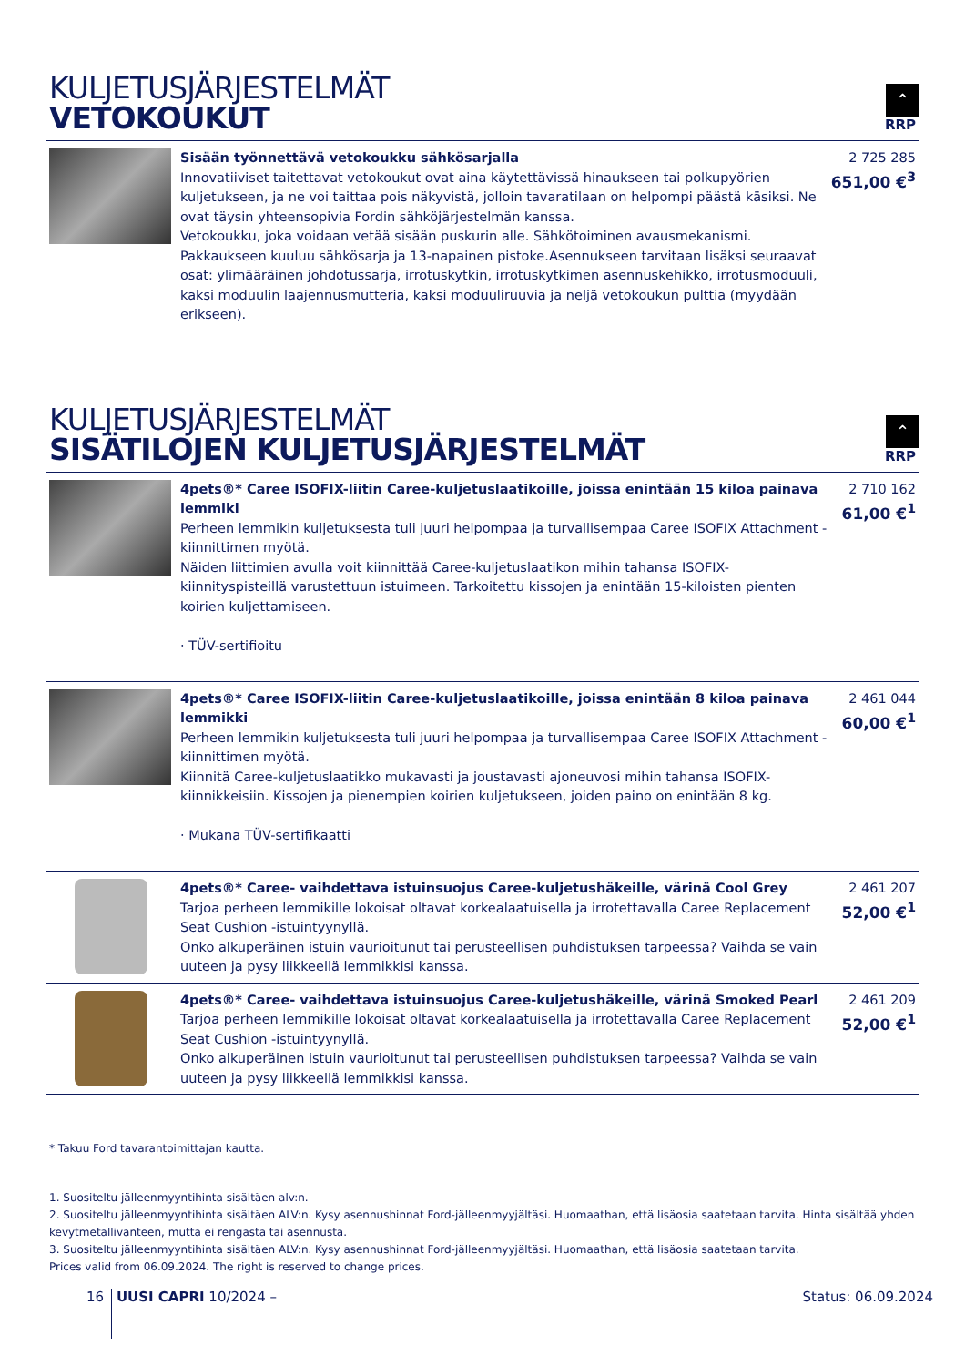KULJETUSJÄRJESTELMÄT
VETOKOUKUT
⌃
RRP
| | Sisään työnnettävä vetokoukku sähkösarjalla Innovatiiviset taitettavat vetokoukut ovat aina käytettävissä hinaukseen tai polkupyörien kuljetukseen, ja ne voi taittaa pois näkyvistä, jolloin tavaratilaan on helpompi päästä käsiksi. Ne ovat täysin yhteensopivia Fordin sähköjärjestelmän kanssa. Vetokoukku, joka voidaan vetää sisään puskurin alle. Sähkötoiminen avausmekanismi. Pakkaukseen kuuluu sähkösarja ja 13-napainen pistoke.Asennukseen tarvitaan lisäksi seuraavat osat: ylimääräinen johdotussarja, irrotuskytkin, irrotuskytkimen asennuskehikko, irrotusmoduuli, kaksi moduulin laajennusmutteria, kaksi moduuliruuvia ja neljä vetokoukun pulttia (myydään erikseen). | 2 725 285 651,00 €<sup>3</sup> |
KULJETUSJÄRJESTELMÄT
SISÄTILOJEN KULJETUSJÄRJESTELMÄT
⌃
RRP
| | 4pets®* Caree ISOFIX-liitin Caree-kuljetuslaatikoille, joissa enintään 15 kiloa painava lemmiki Perheen lemmikin kuljetuksesta tuli juuri helpompaa ja turvallisempaa Caree ISOFIX Attachment -kiinnittimen myötä. Näiden liittimien avulla voit kiinnittää Caree-kuljetuslaatikon mihin tahansa ISOFIX-kiinnityspisteillä varustettuun istuimeen. Tarkoitettu kissojen ja enintään 15-kiloisten pienten koirien kuljettamiseen. · TÜV-sertifioitu | 2 710 162 61,00 €<sup>1</sup> |
| | 4pets®* Caree ISOFIX-liitin Caree-kuljetuslaatikoille, joissa enintään 8 kiloa painava lemmikki Perheen lemmikin kuljetuksesta tuli juuri helpompaa ja turvallisempaa Caree ISOFIX Attachment -kiinnittimen myötä. Kiinnitä Caree-kuljetuslaatikko mukavasti ja joustavasti ajoneuvosi mihin tahansa ISOFIX-kiinnikkeisiin. Kissojen ja pienempien koirien kuljetukseen, joiden paino on enintään 8 kg. · Mukana TÜV-sertifikaatti | 2 461 044 60,00 €<sup>1</sup> |
| | 4pets®* Caree- vaihdettava istuinsuojus Caree-kuljetushäkeille, värinä Cool Grey Tarjoa perheen lemmikille lokoisat oltavat korkealaatuisella ja irrotettavalla Caree Replacement Seat Cushion -istuintyynyllä. Onko alkuperäinen istuin vaurioitunut tai perusteellisen puhdistuksen tarpeessa? Vaihda se vain uuteen ja pysy liikkeellä lemmikkisi kanssa. | 2 461 207 52,00 €<sup>1</sup> |
| | 4pets®* Caree- vaihdettava istuinsuojus Caree-kuljetushäkeille, värinä Smoked Pearl Tarjoa perheen lemmikille lokoisat oltavat korkealaatuisella ja irrotettavalla Caree Replacement Seat Cushion -istuintyynyllä. Onko alkuperäinen istuin vaurioitunut tai perusteellisen puhdistuksen tarpeessa? Vaihda se vain uuteen ja pysy liikkeellä lemmikkisi kanssa. | 2 461 209 52,00 €<sup>1</sup> |
* Takuu Ford tavarantoimittajan kautta.
1. Suositeltu jälleenmyyntihinta sisältäen alv:n.
2. Suositeltu jälleenmyyntihinta sisältäen ALV:n. Kysy asennushinnat Ford-jälleenmyyjältäsi. Huomaathan, että lisäosia saatetaan tarvita. Hinta sisältää yhden kevytmetallivanteen, mutta ei rengasta tai asennusta.
3. Suositeltu jälleenmyyntihinta sisältäen ALV:n. Kysy asennushinnat Ford-jälleenmyyjältäsi. Huomaathan, että lisäosia saatetaan tarvita.
Prices valid from 06.09.2024. The right is reserved to change prices.
16 UUSI CAPRI 10/2024 – Status: 06.09.2024